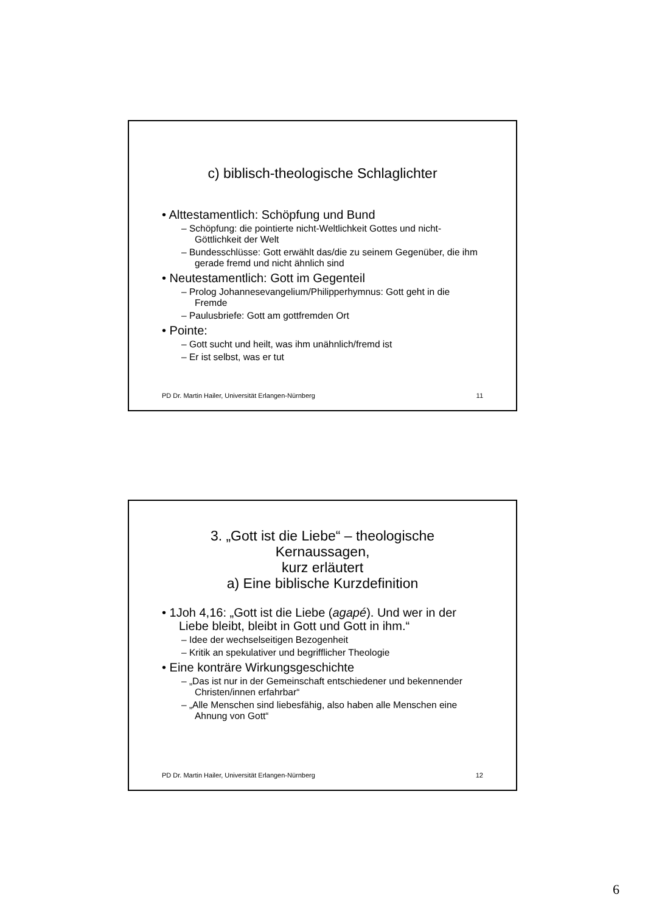c) biblisch-theologische Schlaglichter
• Alttestamentlich: Schöpfung und Bund
– Schöpfung: die pointierte nicht-Weltlichkeit Gottes und nicht-Göttlichkeit der Welt
– Bundesschlüsse: Gott erwählt das/die zu seinem Gegenüber, die ihm gerade fremd und nicht ähnlich sind
• Neutestamentlich: Gott im Gegenteil
– Prolog Johannesevangelium/Philipperhymnus: Gott geht in die Fremde
– Paulusbriefe: Gott am gottfremden Ort
• Pointe:
– Gott sucht und heilt, was ihm unähnlich/fremd ist
– Er ist selbst, was er tut
PD Dr. Martin Hailer, Universität Erlangen-Nürnberg 11
3. „Gott ist die Liebe“ – theologische Kernaussagen,
kurz erläutert
a) Eine biblische Kurzdefinition
• 1Joh 4,16: „Gott ist die Liebe (agapé). Und wer in der Liebe bleibt, bleibt in Gott und Gott in ihm.“
– Idee der wechselseitigen Bezogenheit
– Kritik an spekulativer und begrifflicher Theologie
• Eine konträre Wirkungsgeschichte
– „Das ist nur in der Gemeinschaft entschiedener und bekennender Christen/innen erfahrbar“
– „Alle Menschen sind liebesfähig, also haben alle Menschen eine Ahnung von Gott“
PD Dr. Martin Hailer, Universität Erlangen-Nürnberg 12
6